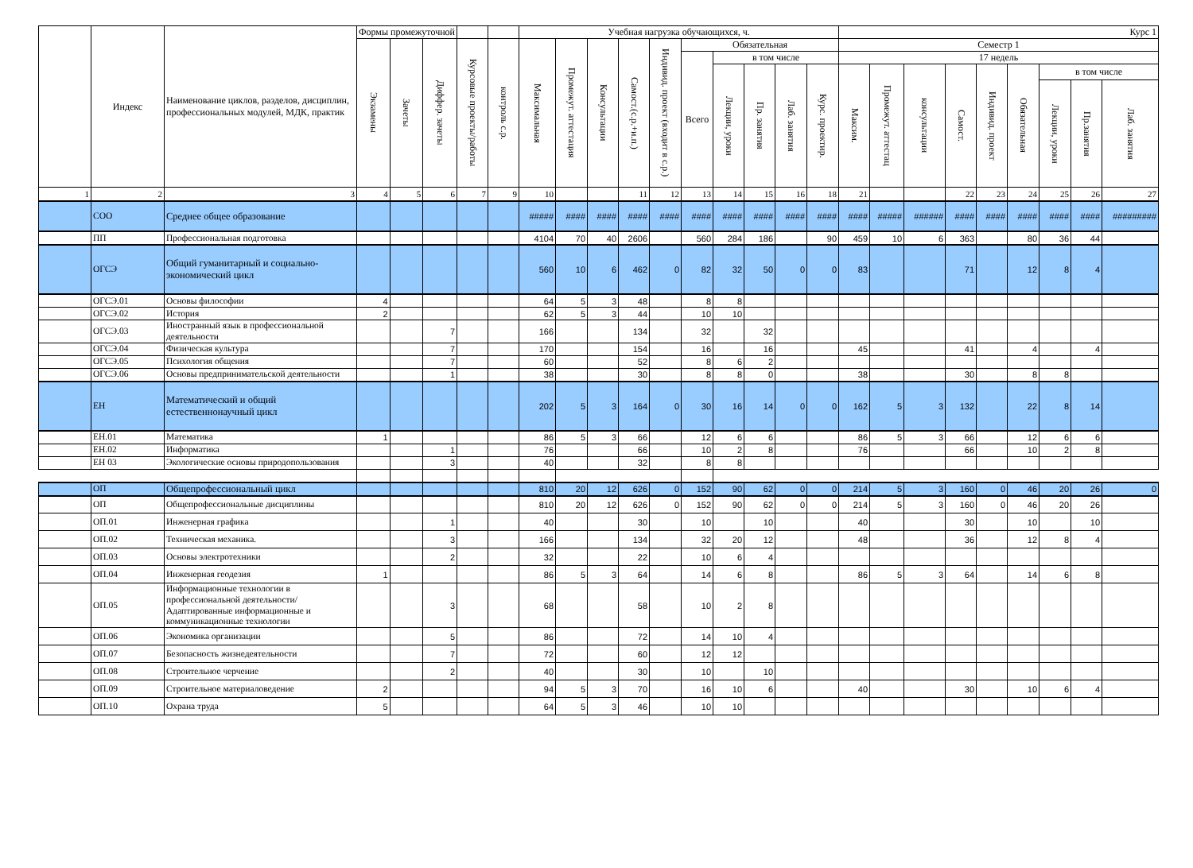| | Индекс | Наименование циклов, разделов, дисциплин, профессиональных модулей, МДК, практик | Формы промежуточной | | | | | Учебная нагрузка обучающихся, ч. | | | | | | | | | | Курс 1 | | | | | | | | |
| --- | --- | --- | --- | --- | --- | --- | --- | --- | --- | --- | --- | --- | --- | --- | --- | --- | --- | --- | --- | --- | --- | --- | --- | --- | --- | --- |
| | | | Экзамены | Зачеты | Диффер. зачеты | Курсовые проекты/работы | контроль с.р. | Максимальная | Промежут. аттестация | Консультации | Самост.(с.р.+и.п.) | Индивид. проект (входит в с.р.) | Обязательная | | | | | Семестр 1 | | | | | | | | |
| | | | | | | | | | | | | | Всего | в том числе | | | | 17 недель | | | | | | | | |
| | | | | | | | | | | | | | | Лекции, уроки | Пр. занятия | Лаб. занятия | Курс. проектир. | Максим. | Промежут. аттестац | консультации | Самост. | Индивид. проект | Обязательная | в том числе | | |
| | | | | | | | | | | | | | | | | | | | | | | | | Лекции, уроки | Пр.занятия | Лаб. занятия |
| 1 | 2 | 3 | 4 | 5 | 6 | 7 | 9 | 10 | | | 11 | 12 | 13 | 14 | 15 | 16 | 18 | 21 | | | 22 | 23 | 24 | 25 | 26 | 27 |
| | СОО | Среднее общее образование | | | | | | ##### | #### | #### | #### | #### | #### | #### | #### | #### | #### | #### | ##### | ###### | #### | #### | #### | #### | #### | ######### |
| | ПП | Профессиональная подготовка | | | | | | 4104 | 70 | 40 | 2606 | | 560 | 284 | 186 | | 90 | 459 | 10 | 6 | 363 | | 80 | 36 | 44 | |
| | ОГСЭ | Общий гуманитарный и социально-экономический цикл | | | | | | 560 | 10 | 6 | 462 | 0 | 82 | 32 | 50 | 0 | 0 | 83 | | | 71 | | 12 | 8 | 4 | |
| | ОГСЭ.01 | Основы философии | 4 | | | | | 64 | 5 | 3 | 48 | | 8 | 8 | | | | | | | | | | | | |
| | ОГСЭ.02 | История | 2 | | | | | 62 | 5 | 3 | 44 | | 10 | 10 | | | | | | | | | | | | |
| | ОГСЭ.03 | Иностранный язык в профессиональной деятельности | | | 7 | | | 166 | | | 134 | | 32 | | 32 | | | | | | | | | | | |
| | ОГСЭ.04 | Физическая культура | | | 7 | | | 170 | | | 154 | | 16 | | 16 | | | 45 | | | 41 | | 4 | | 4 | |
| | ОГСЭ.05 | Психология общения | | | 7 | | | 60 | | | 52 | | 8 | 6 | 2 | | | | | | | | | | | |
| | ОГСЭ.06 | Основы предпринимательской деятельности | | | 1 | | | 38 | | | 30 | | 8 | 8 | 0 | | | 38 | | | 30 | | 8 | 8 | | |
| | ЕН | Математический и общий естественнонаучный цикл | | | | | | 202 | 5 | 3 | 164 | 0 | 30 | 16 | 14 | 0 | 0 | 162 | 5 | 3 | 132 | | 22 | 8 | 14 | |
| | ЕН.01 | Математика | 1 | | | | | 86 | 5 | 3 | 66 | | 12 | 6 | 6 | | | 86 | 5 | 3 | 66 | | 12 | 6 | 6 | |
| | ЕН.02 | Информатика | | | 1 | | | 76 | | | 66 | | 10 | 2 | 8 | | | 76 | | | 66 | | 10 | 2 | 8 | |
| | ЕН 03 | Экологические основы природопользования | | | 3 | | | 40 | | | 32 | | 8 | 8 | | | | | | | | | | | | |
| | ОП | Общепрофессиональный цикл | | | | | | 810 | 20 | 12 | 626 | 0 | 152 | 90 | 62 | 0 | 0 | 214 | 5 | 3 | 160 | 0 | 46 | 20 | 26 | 0 |
| | ОП | Общепрофессиональные дисциплины | | | | | | 810 | 20 | 12 | 626 | 0 | 152 | 90 | 62 | 0 | 0 | 214 | 5 | 3 | 160 | 0 | 46 | 20 | 26 | |
| | ОП.01 | Инженерная графика | | | 1 | | | 40 | | | 30 | | 10 | | 10 | | | 40 | | | 30 | | 10 | | 10 | |
| | ОП.02 | Техническая механика. | | | 3 | | | 166 | | | 134 | | 32 | 20 | 12 | | | 48 | | | 36 | | 12 | 8 | 4 | |
| | ОП.03 | Основы электротехники | | | 2 | | | 32 | | | 22 | | 10 | 6 | 4 | | | | | | | | | | | |
| | ОП.04 | Инженерная геодезия | 1 | | | | | 86 | 5 | 3 | 64 | | 14 | 6 | 8 | | | 86 | 5 | 3 | 64 | | 14 | 6 | 8 | |
| | ОП.05 | Информационные технологии в профессиональной деятельности/Адаптированные информационные и коммуникационные технологии | | | 3 | | | 68 | | | 58 | | 10 | 2 | 8 | | | | | | | | | | | |
| | ОП.06 | Экономика организации | | | 5 | | | 86 | | | 72 | | 14 | 10 | 4 | | | | | | | | | | | |
| | ОП.07 | Безопасность жизнедеятельности | | | 7 | | | 72 | | | 60 | | 12 | 12 | | | | | | | | | | | | |
| | ОП.08 | Строительное черчение | | | 2 | | | 40 | | | 30 | | 10 | | 10 | | | | | | | | | | | |
| | ОП.09 | Строительное материаловедение | 2 | | | | | 94 | 5 | 3 | 70 | | 16 | 10 | 6 | | | 40 | | | 30 | | 10 | 6 | 4 | |
| | ОП.10 | Охрана труда | 5 | | | | | 64 | 5 | 3 | 46 | | 10 | 10 | | | | | | | | | | | | |